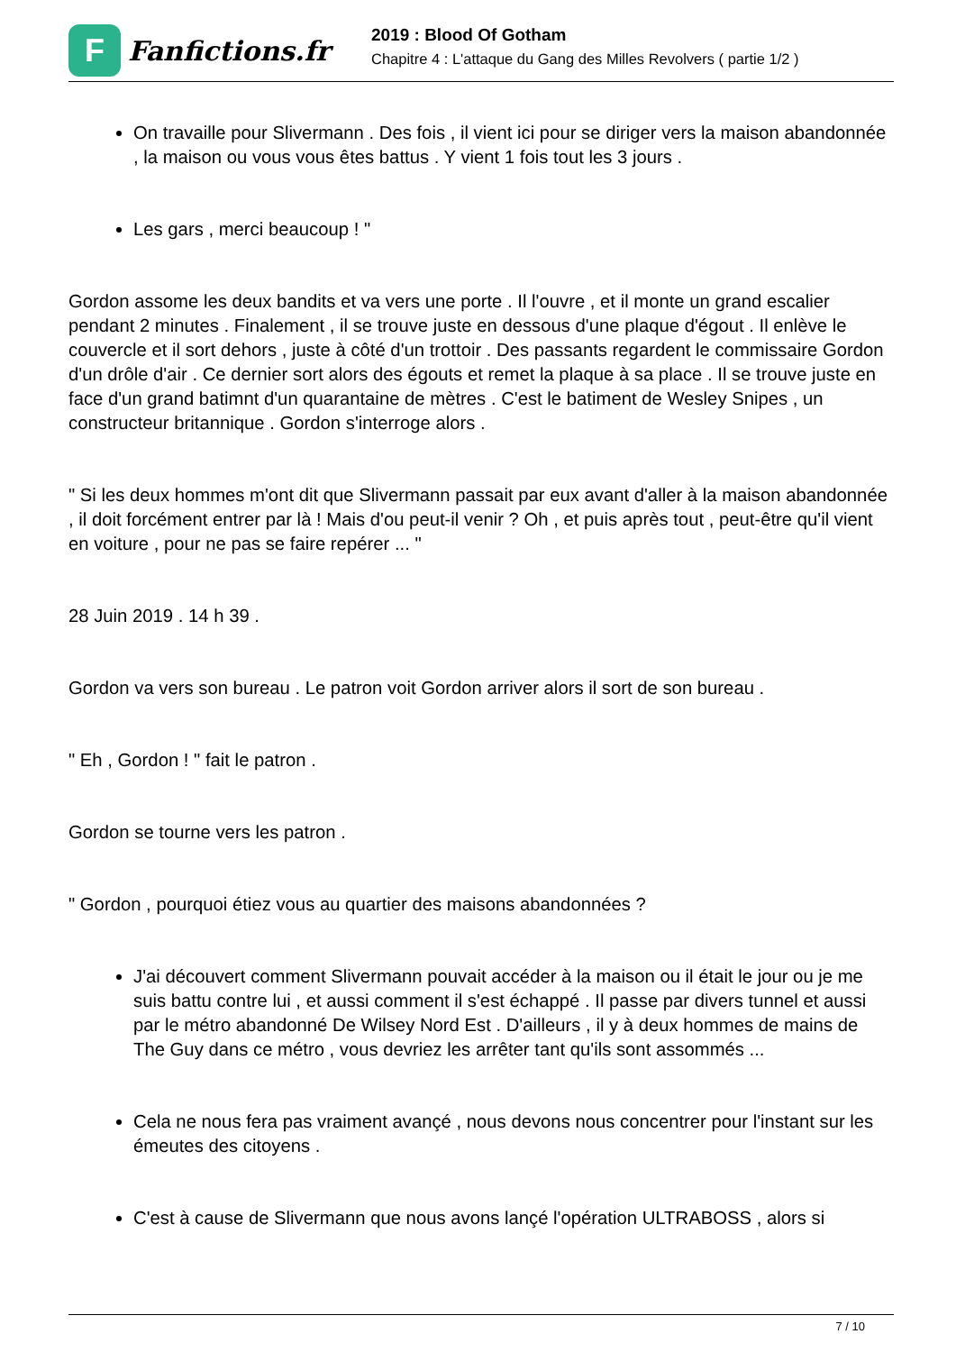F
Fanfictions.fr
2019 : Blood Of Gotham
Chapitre 4 : L'attaque du Gang des Milles Revolvers ( partie 1/2 )
On travaille pour Slivermann . Des fois , il vient ici pour se diriger vers la maison abandonnée , la maison ou vous vous êtes battus . Y vient 1 fois tout les 3 jours .
Les gars , merci beaucoup ! "
Gordon assome les deux bandits et va vers une porte . Il l'ouvre , et il monte un grand escalier pendant 2 minutes . Finalement , il se trouve juste en dessous d'une plaque d'égout . Il enlève le couvercle et il sort dehors , juste à côté d'un trottoir . Des passants regardent le commissaire Gordon d'un drôle d'air . Ce dernier sort alors des égouts et remet la plaque à sa place . Il se trouve juste en face d'un grand batimnt d'un quarantaine de mètres . C'est le batiment de Wesley Snipes , un constructeur britannique . Gordon s'interroge alors .
" Si les deux hommes m'ont dit que Slivermann passait par eux avant d'aller à la maison abandonnée , il doit forcément entrer par là ! Mais d'ou peut-il venir ? Oh , et puis après tout , peut-être qu'il vient en voiture , pour ne pas se faire repérer ... "
28 Juin 2019 . 14 h 39 .
Gordon va vers son bureau . Le patron voit Gordon arriver alors il sort de son bureau .
" Eh , Gordon ! " fait le patron .
Gordon se tourne vers les patron .
" Gordon , pourquoi étiez vous au quartier des maisons abandonnées ?
J'ai découvert comment Slivermann pouvait accéder à la maison ou il était le jour ou je me suis battu contre lui , et aussi comment il s'est échappé . Il passe par divers tunnel et aussi par le métro abandonné De Wilsey Nord Est . D'ailleurs , il y à deux hommes de mains de The Guy dans ce métro , vous devriez les arrêter tant qu'ils sont assommés ...
Cela ne nous fera pas vraiment avançé , nous devons nous concentrer pour l'instant sur les émeutes des citoyens .
C'est à cause de Slivermann que nous avons lançé l'opération ULTRABOSS , alors si
7 / 10